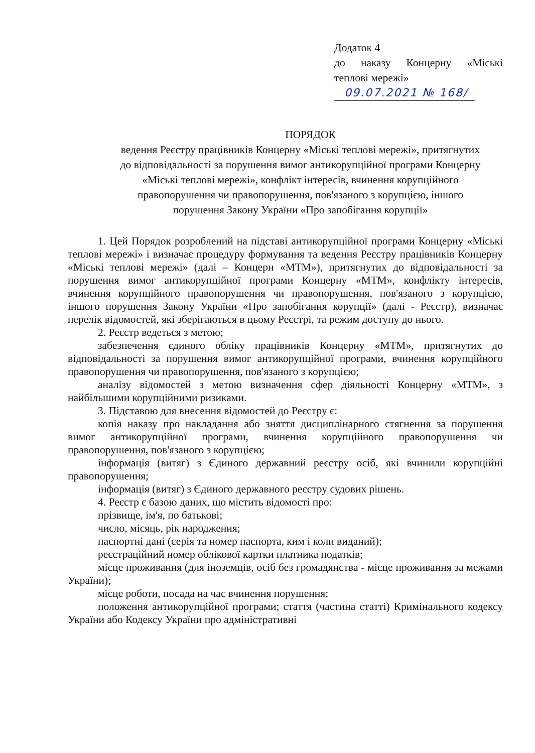Додаток 4
до наказу Концерну «Міські
теплові мережі»
09.07.2021 № 168/
ПОРЯДОК
ведення Реєстру працівників Концерну «Міські теплові мережі», притягнутих до відповідальності за порушення вимог антикорупційної програми Концерну «Міські теплові мережі», конфлікт інтересів, вчинення корупційного правопорушення чи правопорушення, пов'язаного з корупцією, іншого порушення Закону України «Про запобігання корупції»
1. Цей Порядок розроблений на підставі антикорупційної програми Концерну «Міські теплові мережі» і визначає процедуру формування та ведення Реєстру працівників Концерну «Міські теплові мережі» (далі – Концерн «МТМ»), притягнутих до відповідальності за порушення вимог антикорупційної програми Концерну «МТМ», конфлікту інтересів, вчинення корупційного правопорушення чи правопорушення, пов'язаного з корупцією, іншого порушення Закону України «Про запобігання корупції» (далі - Реєстр), визначає перелік відомостей, які зберігаються в цьому Реєстрі, та режим доступу до нього.
2. Реєстр ведеться з метою;
забезпечення єдиного обліку працівників Концерну «МТМ», притягнутих до відповідальності за порушення вимог антикорупційної програми, вчинення корупційного правопорушення чи правопорушення, пов'язаного з корупцією;
аналізу відомостей з метою визначення сфер діяльності Концерну «МТМ», з найбільшими корупційними ризиками.
3. Підставою для внесення відомостей до Реєстру є:
копія наказу про накладання або зняття дисциплінарного стягнення за порушення вимог антикорупційної програми, вчинення корупційного правопорушення чи правопорушення, пов'язаного з корупцією;
інформація (витяг) з Єдиного державний реєстру осіб, які вчинили корупційні правопорушення;
інформація (витяг) з Єдиного державного реєстру судових рішень.
4. Реєстр є базою даних, що містить відомості про:
прізвище, ім'я, по батькові;
число, місяць, рік народження;
паспортні дані (серія та номер паспорта, ким і коли виданий);
реєстраційний номер облікової картки платника податків;
місце проживання (для іноземців, осіб без громадянства - місце проживання за межами України);
місце роботи, посада на час вчинення порушення;
положення антикорупційної програми; стаття (частина статті) Кримінального кодексу України або Кодексу України про адміністративні